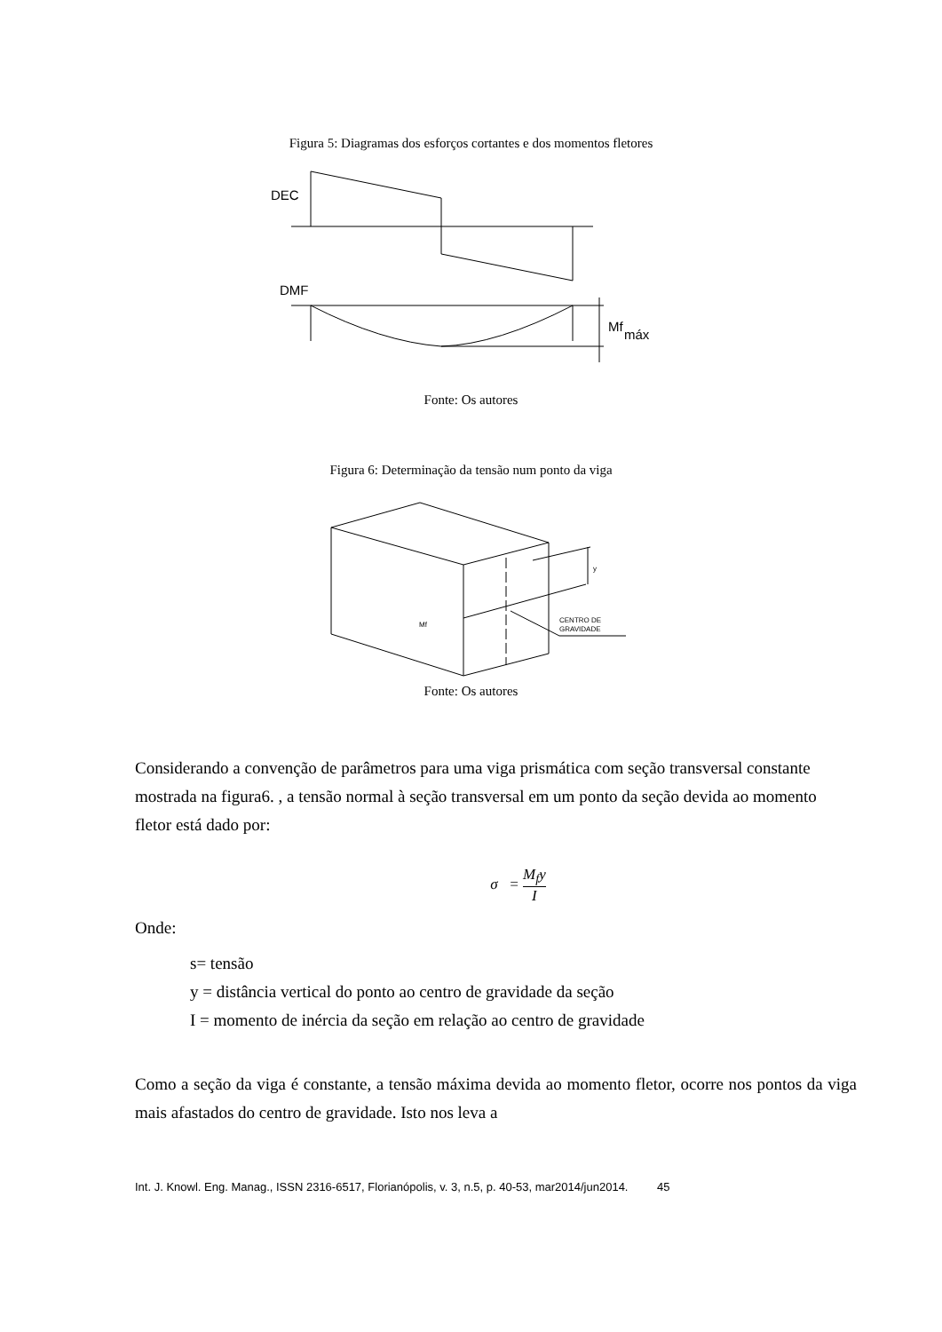Figura 5: Diagramas dos esforços cortantes e dos momentos fletores
DEC
DMF
Mf
máx
Fonte: Os autores
Figura 6: Determinação da tensão num ponto da viga
y
Mf
CENTRO DE
GRAVIDADE
Fonte: Os autores
Considerando a convenção de parâmetros para uma viga prismática com seção transversal constante mostrada na figura6. , a tensão normal à seção transversal em um ponto da seção devida ao momento fletor está dado por:
σ = M<sub>f</sub>y I
Onde:
s= tensão
y = distância vertical do ponto ao centro de gravidade da seção
I = momento de inércia da seção em relação ao centro de gravidade
Como a seção da viga é constante, a tensão máxima devida ao momento fletor, ocorre nos pontos da viga mais afastados do centro de gravidade. Isto nos leva a
Int. J. Knowl. Eng. Manag., ISSN 2316-6517, Florianópolis, v. 3, n.5, p. 40-53, mar2014/jun2014. 45